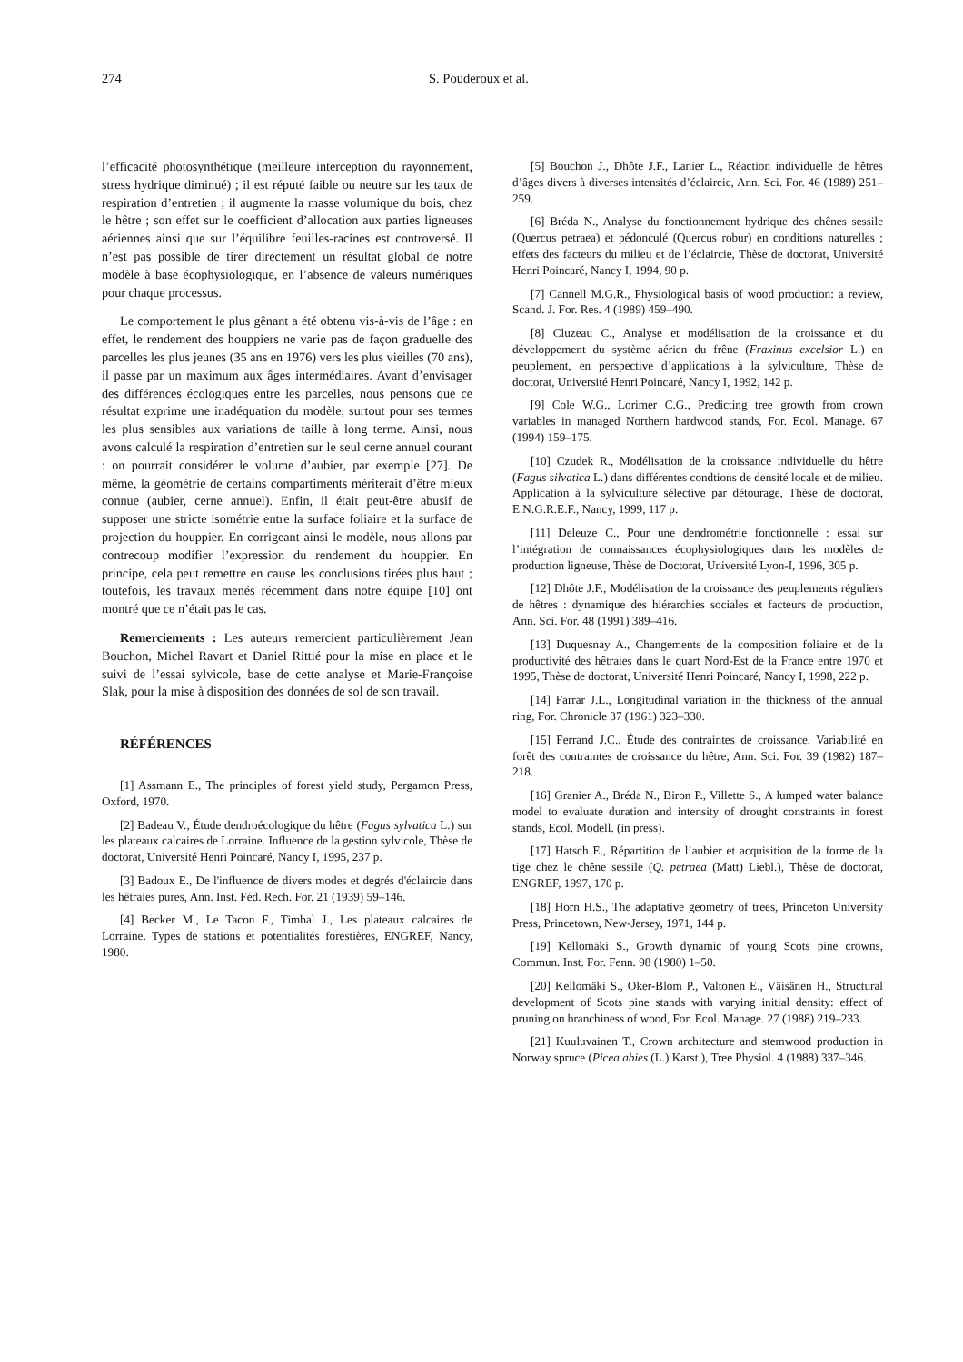274 S. Pouderoux et al.
l’efficacité photosynthétique (meilleure interception du rayonnement, stress hydrique diminué) ; il est réputé faible ou neutre sur les taux de respiration d’entretien ; il augmente la masse volumique du bois, chez le hêtre ; son effet sur le coefficient d’allocation aux parties ligneuses aériennes ainsi que sur l’équilibre feuilles-racines est controversé. Il n’est pas possible de tirer directement un résultat global de notre modèle à base écophysiologique, en l’absence de valeurs numériques pour chaque processus.
Le comportement le plus gênant a été obtenu vis-à-vis de l’âge : en effet, le rendement des houppiers ne varie pas de façon graduelle des parcelles les plus jeunes (35 ans en 1976) vers les plus vieilles (70 ans), il passe par un maximum aux âges intermédiaires. Avant d’envisager des différences écologiques entre les parcelles, nous pensons que ce résultat exprime une inadéquation du modèle, surtout pour ses termes les plus sensibles aux variations de taille à long terme. Ainsi, nous avons calculé la respiration d’entretien sur le seul cerne annuel courant : on pourrait considérer le volume d’aubier, par exemple [27]. De même, la géométrie de certains compartiments mériterait d’être mieux connue (aubier, cerne annuel). Enfin, il était peut-être abusif de supposer une stricte isométrie entre la surface foliaire et la surface de projection du houppier. En corrigeant ainsi le modèle, nous allons par contrecoup modifier l’expression du rendement du houppier. En principe, cela peut remettre en cause les conclusions tirées plus haut ; toutefois, les travaux menés récemment dans notre équipe [10] ont montré que ce n’était pas le cas.
Remerciements : Les auteurs remercient particulièrement Jean Bouchon, Michel Ravart et Daniel Rittié pour la mise en place et le suivi de l’essai sylvicole, base de cette analyse et Marie-Françoise Slak, pour la mise à disposition des données de sol de son travail.
RÉFÉRENCES
[1] Assmann E., The principles of forest yield study, Pergamon Press, Oxford, 1970.
[2] Badeau V., Étude dendroécologique du hêtre (Fagus sylvatica L.) sur les plateaux calcaires de Lorraine. Influence de la gestion sylvicole, Thèse de doctorat, Université Henri Poincaré, Nancy I, 1995, 237 p.
[3] Badoux E., De l'influence de divers modes et degrés d'éclaircie dans les hêtraies pures, Ann. Inst. Féd. Rech. For. 21 (1939) 59–146.
[4] Becker M., Le Tacon F., Timbal J., Les plateaux calcaires de Lorraine. Types de stations et potentialités forestières, ENGREF, Nancy, 1980.
[5] Bouchon J., Dhôte J.F., Lanier L., Réaction individuelle de hêtres d’âges divers à diverses intensités d’éclaircie, Ann. Sci. For. 46 (1989) 251–259.
[6] Bréda N., Analyse du fonctionnement hydrique des chênes sessile (Quercus petraea) et pédonculé (Quercus robur) en conditions naturelles ; effets des facteurs du milieu et de l’éclaircie, Thèse de doctorat, Université Henri Poincaré, Nancy I, 1994, 90 p.
[7] Cannell M.G.R., Physiological basis of wood production: a review, Scand. J. For. Res. 4 (1989) 459–490.
[8] Cluzeau C., Analyse et modélisation de la croissance et du développement du système aérien du frêne (Fraxinus excelsior L.) en peuplement, en perspective d’applications à la sylviculture, Thèse de doctorat, Université Henri Poincaré, Nancy I, 1992, 142 p.
[9] Cole W.G., Lorimer C.G., Predicting tree growth from crown variables in managed Northern hardwood stands, For. Ecol. Manage. 67 (1994) 159–175.
[10] Czudek R., Modélisation de la croissance individuelle du hêtre (Fagus silvatica L.) dans différentes condtions de densité locale et de milieu. Application à la sylviculture sélective par détourage, Thèse de doctorat, E.N.G.R.E.F., Nancy, 1999, 117 p.
[11] Deleuze C., Pour une dendrométrie fonctionnelle : essai sur l’intégration de connaissances écophysiologiques dans les modèles de production ligneuse, Thèse de Doctorat, Université Lyon-I, 1996, 305 p.
[12] Dhôte J.F., Modélisation de la croissance des peuplements réguliers de hêtres : dynamique des hiérarchies sociales et facteurs de production, Ann. Sci. For. 48 (1991) 389–416.
[13] Duquesnay A., Changements de la composition foliaire et de la productivité des hêtraies dans le quart Nord-Est de la France entre 1970 et 1995, Thèse de doctorat, Université Henri Poincaré, Nancy I, 1998, 222 p.
[14] Farrar J.L., Longitudinal variation in the thickness of the annual ring, For. Chronicle 37 (1961) 323–330.
[15] Ferrand J.C., Étude des contraintes de croissance. Variabilité en forêt des contraintes de croissance du hêtre, Ann. Sci. For. 39 (1982) 187–218.
[16] Granier A., Bréda N., Biron P., Villette S., A lumped water balance model to evaluate duration and intensity of drought constraints in forest stands, Ecol. Modell. (in press).
[17] Hatsch E., Répartition de l’aubier et acquisition de la forme de la tige chez le chêne sessile (Q. petraea (Matt) Liebl.), Thèse de doctorat, ENGREF, 1997, 170 p.
[18] Horn H.S., The adaptative geometry of trees, Princeton University Press, Princetown, New-Jersey, 1971, 144 p.
[19] Kellomäki S., Growth dynamic of young Scots pine crowns, Commun. Inst. For. Fenn. 98 (1980) 1–50.
[20] Kellomäki S., Oker-Blom P., Valtonen E., Väisänen H., Structural development of Scots pine stands with varying initial density: effect of pruning on branchiness of wood, For. Ecol. Manage. 27 (1988) 219–233.
[21] Kuuluvainen T., Crown architecture and stemwood production in Norway spruce (Picea abies (L.) Karst.), Tree Physiol. 4 (1988) 337–346.